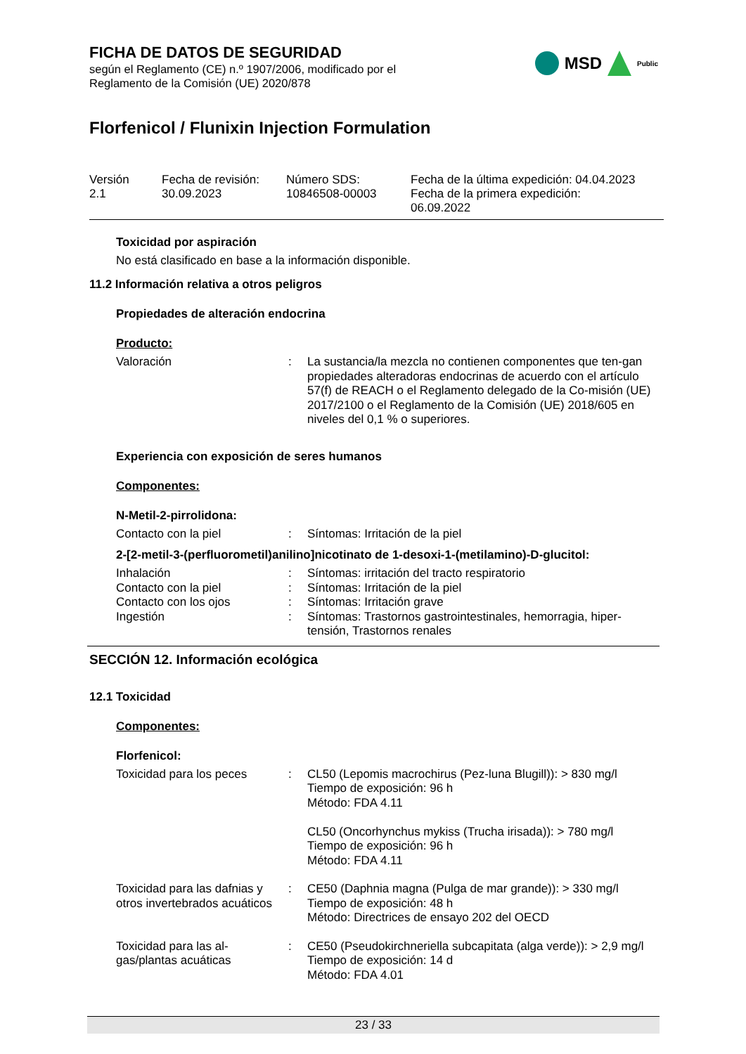MSD
Public
FICHA DE DATOS DE SEGURIDAD
según el Reglamento (CE) n.º 1907/2006, modificado por el
Reglamento de la Comisión (UE) 2020/878
Florfenicol / Flunixin Injection Formulation
Versión
2.1
Fecha de revisión:
30.09.2023
Número SDS:
10846508-00003
Fecha de la última expedición: 04.04.2023
Fecha de la primera expedición:
06.09.2022
Toxicidad por aspiración
No está clasificado en base a la información disponible.
11.2 Información relativa a otros peligros
Propiedades de alteración endocrina
Producto:
Valoración : La sustancia/la mezcla no contienen componentes que ten-gan propiedades alteradoras endocrinas de acuerdo con el artículo 57(f) de REACH o el Reglamento delegado de la Co-misión (UE) 2017/2100 o el Reglamento de la Comisión (UE) 2018/605 en niveles del 0,1 % o superiores.
Experiencia con exposición de seres humanos
Componentes:
N-Metil-2-pirrolidona:
Contacto con la piel : Síntomas: Irritación de la piel
2-[2-metil-3-(perfluorometil)anilino]nicotinato de 1-desoxi-1-(metilamino)-D-glucitol:
Inhalación : Síntomas: irritación del tracto respiratorio
Contacto con la piel : Síntomas: Irritación de la piel
Contacto con los ojos : Síntomas: Irritación grave
Ingestión : Síntomas: Trastornos gastrointestinales, hemorragia, hiper-tensión, Trastornos renales
SECCIÓN 12. Información ecológica
12.1 Toxicidad
Componentes:
Florfenicol:
Toxicidad para los peces : CL50 (Lepomis macrochirus (Pez-luna Blugill)): > 830 mg/l
Tiempo de exposición: 96 h
Método: FDA 4.11
CL50 (Oncorhynchus mykiss (Trucha irisada)): > 780 mg/l
Tiempo de exposición: 96 h
Método: FDA 4.11
Toxicidad para las dafnias y otros invertebrados acuáticos
: CE50 (Daphnia magna (Pulga de mar grande)): > 330 mg/l
Tiempo de exposición: 48 h
Método: Directrices de ensayo 202 del OECD
Toxicidad para las al-gas/plantas acuáticas
: CE50 (Pseudokirchneriella subcapitata (alga verde)): > 2,9 mg/l
Tiempo de exposición: 14 d
Método: FDA 4.01
23 / 33